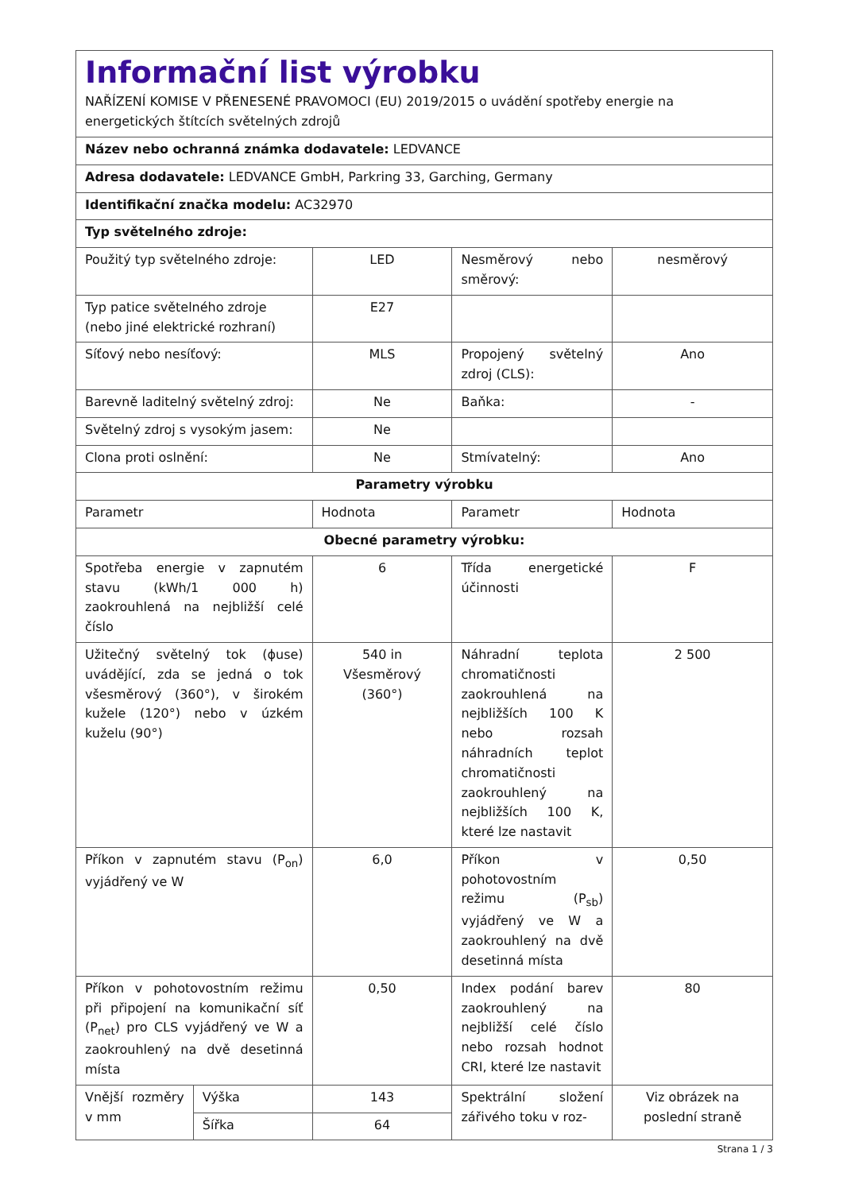| Informační list výrobku NAŘÍZENÍ KOMISE V PŘENESENÉ PRAVOMOCI (EU) 2019/2015 o uvádění spotřeby energie na energetických štítcích světelných zdrojů | | | | |
| Název nebo ochranná známka dodavatele: LEDVANCE | | | | |
| Adresa dodavatele: LEDVANCE GmbH, Parkring 33, Garching, Germany | | | | |
| Identifikační značka modelu: AC32970 | | | | |
| Typ světelného zdroje: | | | | |
| Použitý typ světelného zdroje: | | LED | Nesměrový nebo směrový: | nesměrový |
| Typ patice světelného zdroje (nebo jiné elektrické rozhraní) | | E27 | | |
| Síťový nebo nesíťový: | | MLS | Propojený světelný zdroj (CLS): | Ano |
| Barevně laditelný světelný zdroj: | | Ne | Baňka: | - |
| Světelný zdroj s vysokým jasem: | | Ne | | |
| Clona proti oslnění: | | Ne | Stmívatelný: | Ano |
| Parametry výrobku | | | | |
| Parametr | | Hodnota | Parametr | Hodnota |
| Obecné parametry výrobku: | | | | |
| Spotřeba energie v zapnutém stavu (kWh/1 000 h) zaokrouhlená na nejbližší celé číslo | | 6 | Třída energetické účinnosti | F |
| Užitečný světelný tok (ɸuse) uvádějící, zda se jedná o tok všesměrový (360°), v širokém kužele (120°) nebo v úzkém kuželu (90°) | | 540 in Všesměrový (360°) | Náhradní teplota chromatičnosti zaokrouhlená na nejbližších 100 K nebo rozsah náhradních teplot chromatičnosti zaokrouhlený na nejbližších 100 K, které lze nastavit | 2 500 |
| Příkon v zapnutém stavu (P<sub>on</sub>) vyjádřený ve W | | 6,0 | Příkon v pohotovostním režimu (P<sub>sb</sub>) vyjádřený ve W a zaokrouhlený na dvě desetinná místa | 0,50 |
| Příkon v pohotovostním režimu při připojení na komunikační síť (P<sub>net</sub>) pro CLS vyjádřený ve W a zaokrouhlený na dvě desetinná místa | | 0,50 | Index podání barev zaokrouhlený na nejbližší celé číslo nebo rozsah hodnot CRI, které lze nastavit | 80 |
| Vnější rozměry v mm | Výška | 143 | Spektrální složení zářivého toku v roz- | Viz obrázek na poslední straně |
| | Šířka | 64 | | |
Strana 1 / 3